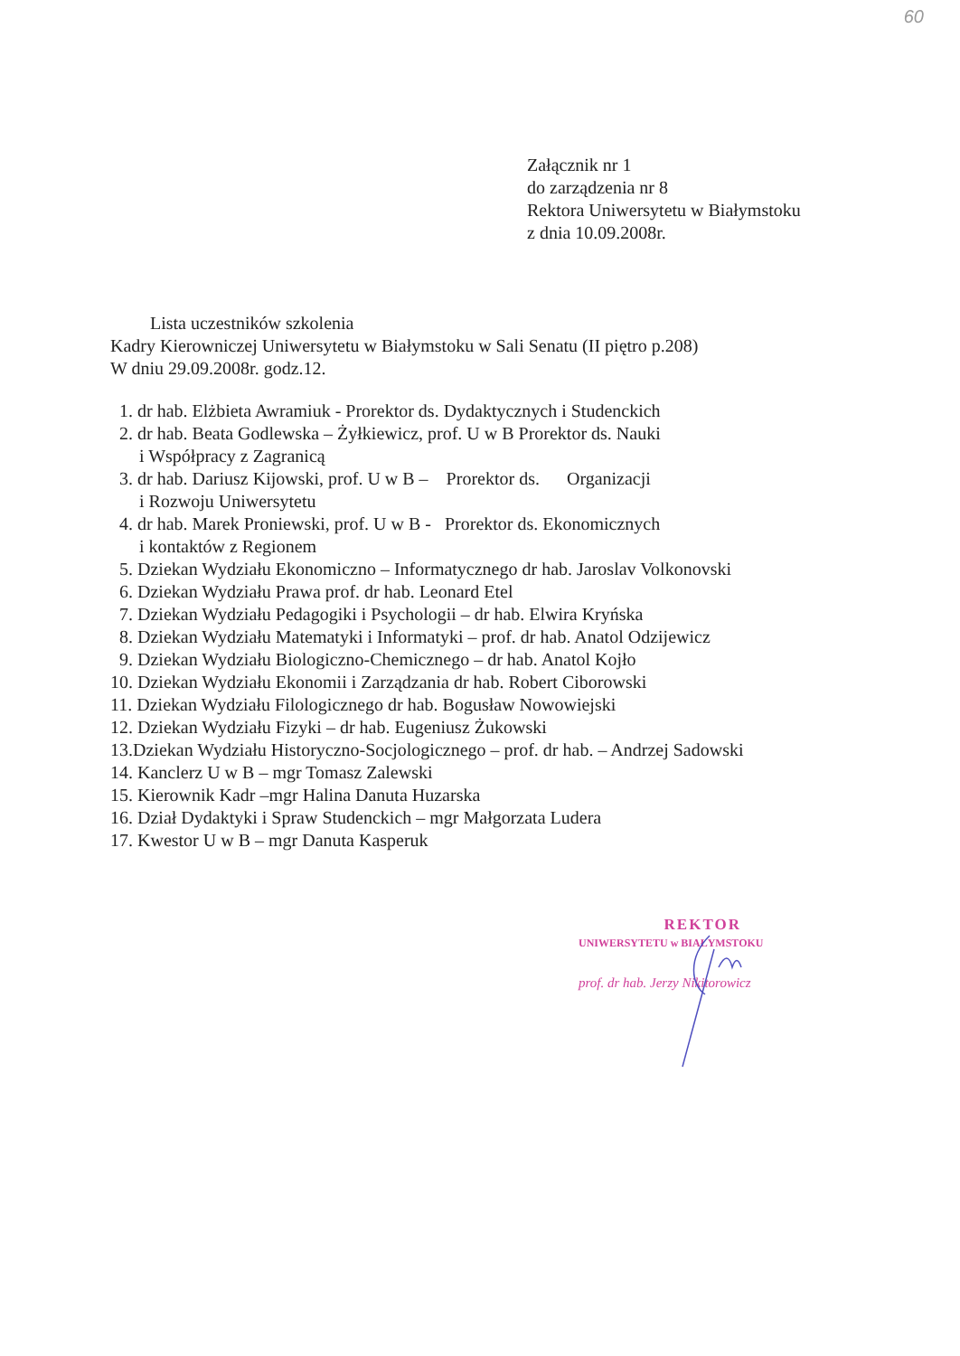60
Załącznik nr 1
do zarządzenia nr 8
Rektora Uniwersytetu w Białymstoku
z dnia 10.09.2008r.
Lista uczestników szkolenia
Kadry Kierowniczej Uniwersytetu w Białymstoku w Sali Senatu (II piętro p.208)
W dniu 29.09.2008r. godz.12.
1. dr hab. Elżbieta Awramiuk - Prorektor ds. Dydaktycznych i Studenckich
2. dr hab. Beata Godlewska – Żyłkiewicz, prof. U w B Prorektor ds. Nauki
i Współpracy z Zagranicą
3. dr hab. Dariusz Kijowski, prof. U w B – Prorektor ds. Organizacji
i Rozwoju Uniwersytetu
4. dr hab. Marek Proniewski, prof. U w B - Prorektor ds. Ekonomicznych
i kontaktów z Regionem
5. Dziekan Wydziału Ekonomiczno – Informatycznego dr hab. Jaroslav Volkonovski
6. Dziekan Wydziału Prawa prof. dr hab. Leonard Etel
7. Dziekan Wydziału Pedagogiki i Psychologii – dr hab. Elwira Kryńska
8. Dziekan Wydziału Matematyki i Informatyki – prof. dr hab. Anatol Odzijewicz
9. Dziekan Wydziału Biologiczno-Chemicznego – dr hab. Anatol Kojło
10. Dziekan Wydziału Ekonomii i Zarządzania dr hab. Robert Ciborowski
11. Dziekan Wydziału Filologicznego dr hab. Bogusław Nowowiejski
12. Dziekan Wydziału Fizyki – dr hab. Eugeniusz Żukowski
13.Dziekan Wydziału Historyczno-Socjologicznego – prof. dr hab. – Andrzej Sadowski
14. Kanclerz U w B – mgr Tomasz Zalewski
15. Kierownik Kadr –mgr Halina Danuta Huzarska
16. Dział Dydaktyki i Spraw Studenckich – mgr Małgorzata Ludera
17. Kwestor U w B – mgr Danuta Kasperuk
REKTOR
UNIWERSYTETU w BIAŁYMSTOKU
prof. dr hab. Jerzy Nikitorowicz